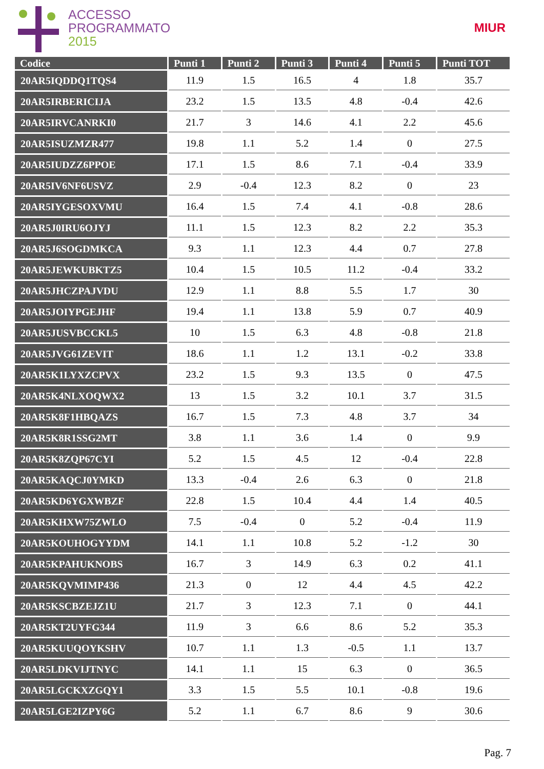ACCESSO
PROGRAMMATO
2015
MIUR
| Codice | Punti 1 | Punti 2 | Punti 3 | Punti 4 | Punti 5 | Punti TOT |
| --- | --- | --- | --- | --- | --- | --- |
| 20AR5IQDDQ1TQS4 | 11.9 | 1.5 | 16.5 | 4 | 1.8 | 35.7 |
| 20AR5IRBERICIJA | 23.2 | 1.5 | 13.5 | 4.8 | -0.4 | 42.6 |
| 20AR5IRVCANRKI0 | 21.7 | 3 | 14.6 | 4.1 | 2.2 | 45.6 |
| 20AR5ISUZMZR477 | 19.8 | 1.1 | 5.2 | 1.4 | 0 | 27.5 |
| 20AR5IUDZZ6PPOE | 17.1 | 1.5 | 8.6 | 7.1 | -0.4 | 33.9 |
| 20AR5IV6NF6USVZ | 2.9 | -0.4 | 12.3 | 8.2 | 0 | 23 |
| 20AR5IYGESOXVMU | 16.4 | 1.5 | 7.4 | 4.1 | -0.8 | 28.6 |
| 20AR5J0IRU6OJYJ | 11.1 | 1.5 | 12.3 | 8.2 | 2.2 | 35.3 |
| 20AR5J6SOGDMKCA | 9.3 | 1.1 | 12.3 | 4.4 | 0.7 | 27.8 |
| 20AR5JEWKUBKTZ5 | 10.4 | 1.5 | 10.5 | 11.2 | -0.4 | 33.2 |
| 20AR5JHCZPAJVDU | 12.9 | 1.1 | 8.8 | 5.5 | 1.7 | 30 |
| 20AR5JOIYPGEJHF | 19.4 | 1.1 | 13.8 | 5.9 | 0.7 | 40.9 |
| 20AR5JUSVBCCKL5 | 10 | 1.5 | 6.3 | 4.8 | -0.8 | 21.8 |
| 20AR5JVG61ZEVIT | 18.6 | 1.1 | 1.2 | 13.1 | -0.2 | 33.8 |
| 20AR5K1LYXZCPVX | 23.2 | 1.5 | 9.3 | 13.5 | 0 | 47.5 |
| 20AR5K4NLXOQWX2 | 13 | 1.5 | 3.2 | 10.1 | 3.7 | 31.5 |
| 20AR5K8F1HBQAZS | 16.7 | 1.5 | 7.3 | 4.8 | 3.7 | 34 |
| 20AR5K8R1SSG2MT | 3.8 | 1.1 | 3.6 | 1.4 | 0 | 9.9 |
| 20AR5K8ZQP67CYI | 5.2 | 1.5 | 4.5 | 12 | -0.4 | 22.8 |
| 20AR5KAQCJ0YMKD | 13.3 | -0.4 | 2.6 | 6.3 | 0 | 21.8 |
| 20AR5KD6YGXWBZF | 22.8 | 1.5 | 10.4 | 4.4 | 1.4 | 40.5 |
| 20AR5KHXW75ZWLO | 7.5 | -0.4 | 0 | 5.2 | -0.4 | 11.9 |
| 20AR5KOUHOGYYDM | 14.1 | 1.1 | 10.8 | 5.2 | -1.2 | 30 |
| 20AR5KPAHUKNOBS | 16.7 | 3 | 14.9 | 6.3 | 0.2 | 41.1 |
| 20AR5KQVMIMP436 | 21.3 | 0 | 12 | 4.4 | 4.5 | 42.2 |
| 20AR5KSCBZEJZ1U | 21.7 | 3 | 12.3 | 7.1 | 0 | 44.1 |
| 20AR5KT2UYFG344 | 11.9 | 3 | 6.6 | 8.6 | 5.2 | 35.3 |
| 20AR5KUUQOYKSHV | 10.7 | 1.1 | 1.3 | -0.5 | 1.1 | 13.7 |
| 20AR5LDKVIJTNYC | 14.1 | 1.1 | 15 | 6.3 | 0 | 36.5 |
| 20AR5LGCKXZGQY1 | 3.3 | 1.5 | 5.5 | 10.1 | -0.8 | 19.6 |
| 20AR5LGE2IZPY6G | 5.2 | 1.1 | 6.7 | 8.6 | 9 | 30.6 |
Pag. 7